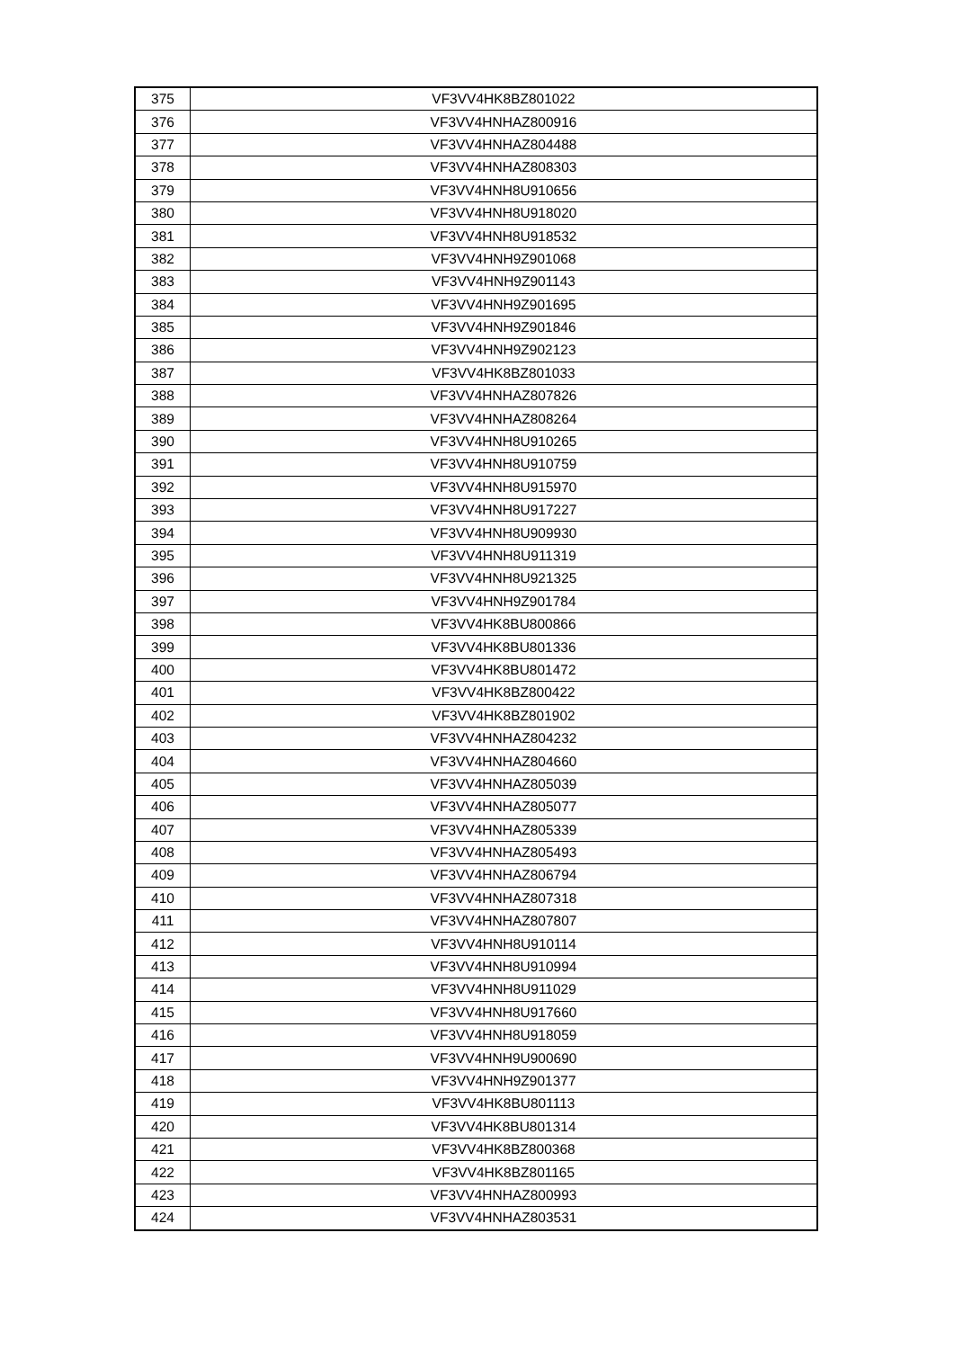| 375 | VF3VV4HK8BZ801022 |
| 376 | VF3VV4HNHAZ800916 |
| 377 | VF3VV4HNHAZ804488 |
| 378 | VF3VV4HNHAZ808303 |
| 379 | VF3VV4HNH8U910656 |
| 380 | VF3VV4HNH8U918020 |
| 381 | VF3VV4HNH8U918532 |
| 382 | VF3VV4HNH9Z901068 |
| 383 | VF3VV4HNH9Z901143 |
| 384 | VF3VV4HNH9Z901695 |
| 385 | VF3VV4HNH9Z901846 |
| 386 | VF3VV4HNH9Z902123 |
| 387 | VF3VV4HK8BZ801033 |
| 388 | VF3VV4HNHAZ807826 |
| 389 | VF3VV4HNHAZ808264 |
| 390 | VF3VV4HNH8U910265 |
| 391 | VF3VV4HNH8U910759 |
| 392 | VF3VV4HNH8U915970 |
| 393 | VF3VV4HNH8U917227 |
| 394 | VF3VV4HNH8U909930 |
| 395 | VF3VV4HNH8U911319 |
| 396 | VF3VV4HNH8U921325 |
| 397 | VF3VV4HNH9Z901784 |
| 398 | VF3VV4HK8BU800866 |
| 399 | VF3VV4HK8BU801336 |
| 400 | VF3VV4HK8BU801472 |
| 401 | VF3VV4HK8BZ800422 |
| 402 | VF3VV4HK8BZ801902 |
| 403 | VF3VV4HNHAZ804232 |
| 404 | VF3VV4HNHAZ804660 |
| 405 | VF3VV4HNHAZ805039 |
| 406 | VF3VV4HNHAZ805077 |
| 407 | VF3VV4HNHAZ805339 |
| 408 | VF3VV4HNHAZ805493 |
| 409 | VF3VV4HNHAZ806794 |
| 410 | VF3VV4HNHAZ807318 |
| 411 | VF3VV4HNHAZ807807 |
| 412 | VF3VV4HNH8U910114 |
| 413 | VF3VV4HNH8U910994 |
| 414 | VF3VV4HNH8U911029 |
| 415 | VF3VV4HNH8U917660 |
| 416 | VF3VV4HNH8U918059 |
| 417 | VF3VV4HNH9U900690 |
| 418 | VF3VV4HNH9Z901377 |
| 419 | VF3VV4HK8BU801113 |
| 420 | VF3VV4HK8BU801314 |
| 421 | VF3VV4HK8BZ800368 |
| 422 | VF3VV4HK8BZ801165 |
| 423 | VF3VV4HNHAZ800993 |
| 424 | VF3VV4HNHAZ803531 |